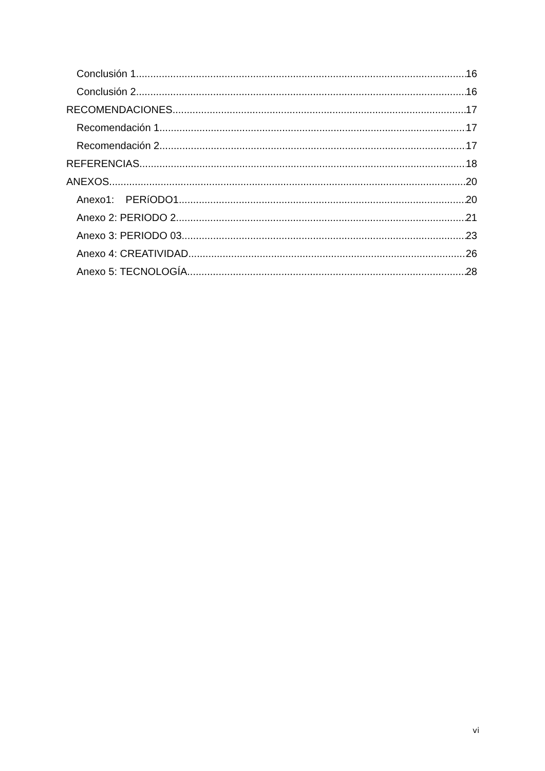Conclusión 1 16
Conclusión 2 16
RECOMENDACIONES 17
Recomendación 1 17
Recomendación 2 17
REFERENCIAS 18
ANEXOS 20
Anexo1: PERíODO1 20
Anexo 2: PERIODO 2 21
Anexo 3: PERIODO 03 23
Anexo 4: CREATIVIDAD 26
Anexo 5: TECNOLOGÍA 28
vi